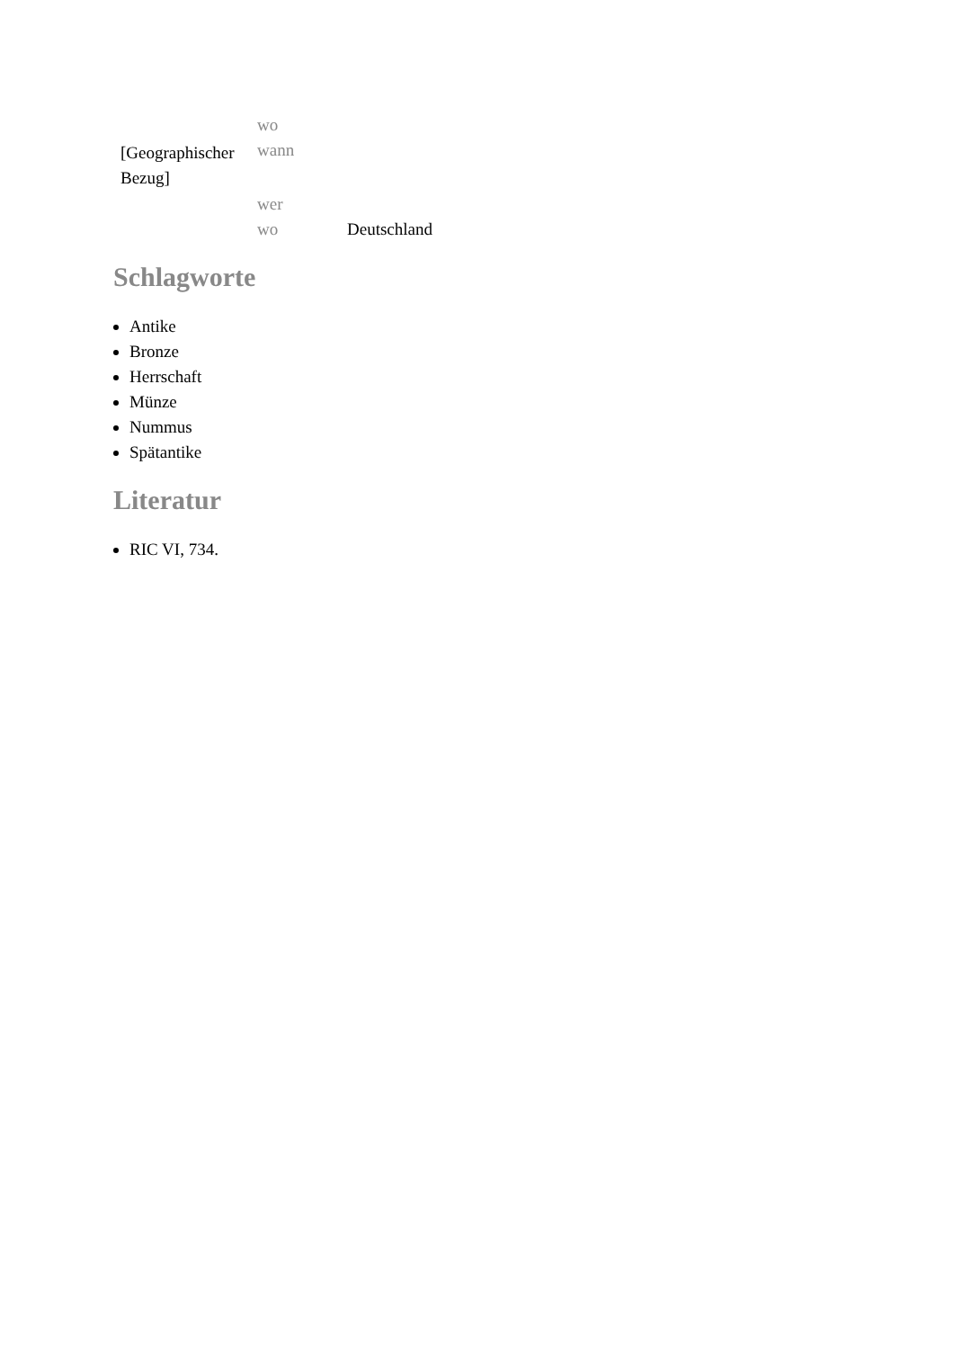| | wo | |
| [Geographischer Bezug] | wann | |
| | wer | |
| | wo | Deutschland |
Schlagworte
Antike
Bronze
Herrschaft
Münze
Nummus
Spätantike
Literatur
RIC VI, 734.